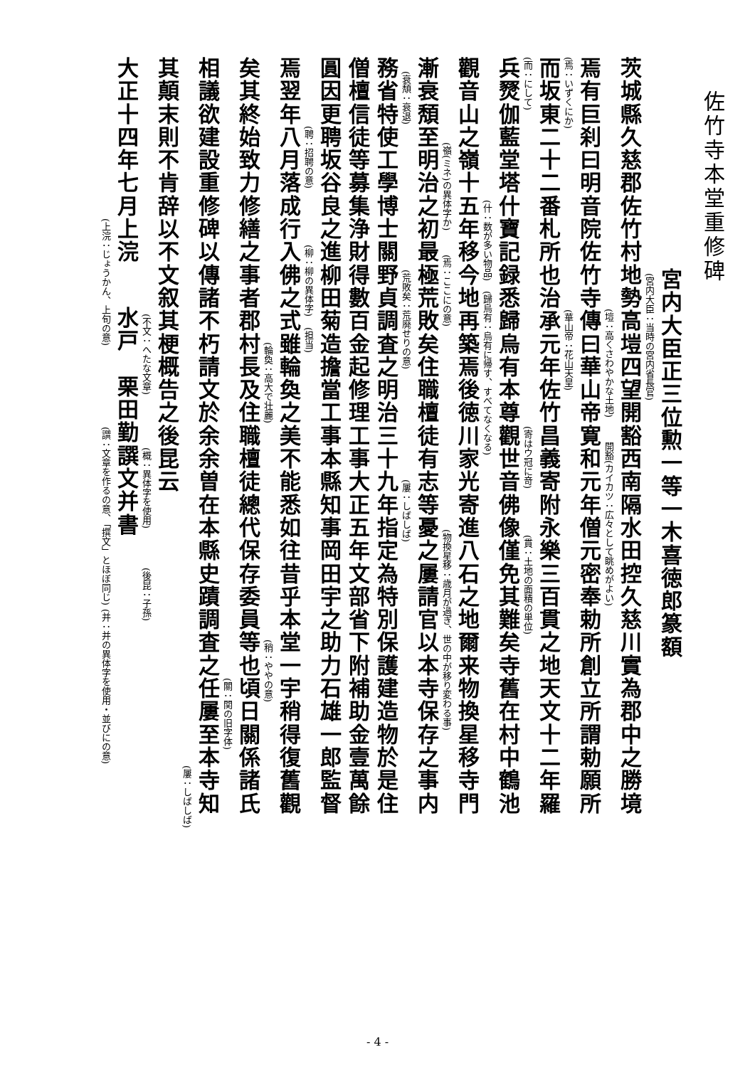佐竹寺本堂重修碑
宮内大臣正三位勲一等一木喜徳郎篆額
(宮内大臣：当時の宮内省長官)
茨城縣久慈郡佐竹村地勢高塏四望開豁西南隔水田控久慈川實為郡中之勝境
(塏：高くさわやかな土地) 開豁(カイカツ：広々として眺めがよい)
焉有巨刹曰明音院佐竹寺傳曰華山帝寛和元年僧元密奉勅所創立所謂勅願所
(焉：いずくにか) (華山帝：花山天皇)
而坂東二十二番札所也治承元年佐竹昌義寄附永樂三百貫之地天文十二年羅
(而：にして) (寄はウ冠に竒) (貫：土地の面積の単位)
兵燹伽藍堂塔什寶記録悉歸烏有本尊觀世音佛像僅免其難矣寺舊在村中鶴池
(什：数が多い物品) (歸烏有：烏有に帰す、すべてなくなる)
觀音山之嶺十五年移今地再築焉後徳川家光寄進八石之地爾来物換星移寺門
(嶺(ミネ)の異体字か) (焉：ここにの意) (物換星移：歳月が過ぎ、世の中が移り変わる事)
漸衰頽至明治之初最極荒敗矣住職檀徒有志等憂之屢請官以本寺保存之事内
(衰頽：衰退) (荒敗矣：荒廃せりの意) (屢：しばしば)
務省特使工學博士關野貞調査之明治三十九年指定為特別保護建造物於是住
僧檀信徒等募集浄財得數百金起修理工事大正五年文部省下附補助金壹萬餘
圓因更聘坂谷良之進柳田菊造擔當工事本縣知事岡田宇之助力石雄一郎監督
(聘：招聘の意) (柳：柳の異体字) (担当)
焉翌年八月落成行入佛之式雖輪奐之美不能悉如往昔乎本堂一宇稍得復舊觀
(輪奐：高大で壮麗) (稍：ややの意)
矣其終始致力修繕之事者郡村長及住職檀徒總代保存委員等也頃日關係諸氏
(關：関の旧字体)
相議欲建設重修碑以傳諸不朽請文於余余曽在本縣史蹟調査之任屢至本寺知
(屢：しばしば)
其顛末則不肯辞以不文叙其梗概告之後昆云
(不文：へたな文章) (概：異体字を使用) (後昆：子孫)
大正十四年七月上浣水戸　栗田勤譔文并書
(上浣：じょうかん、上旬の意) (譔：文章を作るの意、「撰文」とほぼ同じ) (并：并の異体字を使用・並びにの意)
- 4 -